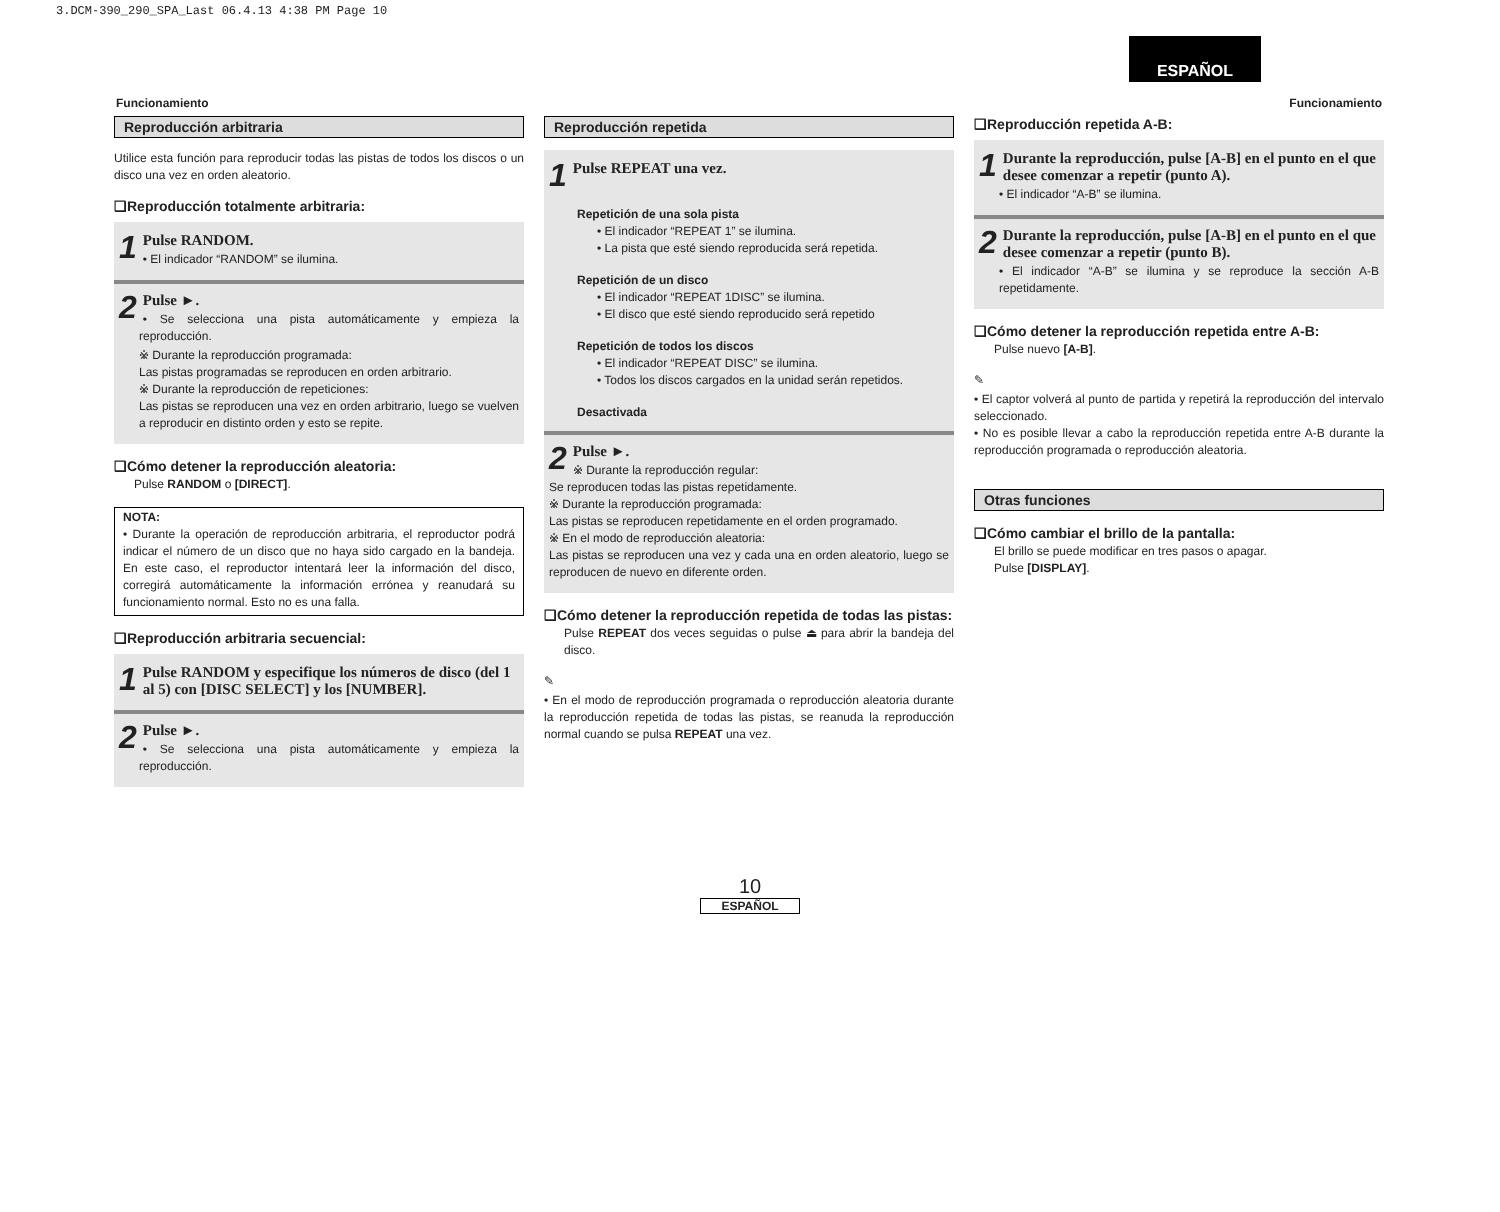3.DCM-390_290_SPA_Last 06.4.13 4:38 PM Page 10
ESPAÑOL
Funcionamiento Funcionamiento
Reproducción arbitraria
Utilice esta función para reproducir todas las pistas de todos los discos o un disco una vez en orden aleatorio.
❑Reproducción totalmente arbitraria:
1 Pulse RANDOM.
• El indicador “RANDOM” se ilumina.
2 Pulse ►.
• Se selecciona una pista automáticamente y empieza la reproducción.
※ Durante la reproducción programada:
Las pistas programadas se reproducen en orden arbitrario.
※ Durante la reproducción de repeticiones:
Las pistas se reproducen una vez en orden arbitrario, luego se vuelven a reproducir en distinto orden y esto se repite.
❑Cómo detener la reproducción aleatoria:
Pulse RANDOM o [DIRECT].
NOTA:
• Durante la operación de reproducción arbitraria, el reproductor podrá indicar el número de un disco que no haya sido cargado en la bandeja. En este caso, el reproductor intentará leer la información del disco, corregirá automáticamente la información errónea y reanudará su funcionamiento normal. Esto no es una falla.
❑Reproducción arbitraria secuencial:
1 Pulse RANDOM y especifique los números de disco (del 1 al 5) con [DISC SELECT] y los [NUMBER].
2 Pulse ►.
• Se selecciona una pista automáticamente y empieza la reproducción.
Reproducción repetida
1 Pulse REPEAT una vez.
Repetición de una sola pista
• El indicador “REPEAT 1” se ilumina.
• La pista que esté siendo reproducida será repetida.
Repetición de un disco
• El indicador “REPEAT 1DISC” se ilumina.
• El disco que esté siendo reproducido será repetido
Repetición de todos los discos
• El indicador “REPEAT DISC” se ilumina.
• Todos los discos cargados en la unidad serán repetidos.
Desactivada
2 Pulse ►.
※ Durante la reproducción regular:
Se reproducen todas las pistas repetidamente.
※ Durante la reproducción programada:
Las pistas se reproducen repetidamente en el orden programado.
※ En el modo de reproducción aleatoria:
Las pistas se reproducen una vez y cada una en orden aleatorio, luego se reproducen de nuevo en diferente orden.
❑Cómo detener la reproducción repetida de todas las pistas:
Pulse REPEAT dos veces seguidas o pulse ⏏ para abrir la bandeja del disco.
✎
• En el modo de reproducción programada o reproducción aleatoria durante la reproducción repetida de todas las pistas, se reanuda la reproducción normal cuando se pulsa REPEAT una vez.
❑Reproducción repetida A-B:
1 Durante la reproducción, pulse [A-B] en el punto en el que desee comenzar a repetir (punto A).
• El indicador “A-B” se ilumina.
2 Durante la reproducción, pulse [A-B] en el punto en el que desee comenzar a repetir (punto B).
• El indicador “A-B” se ilumina y se reproduce la sección A-B repetidamente.
❑Cómo detener la reproducción repetida entre A-B:
Pulse nuevo [A-B].
✎
• El captor volverá al punto de partida y repetirá la reproducción del intervalo seleccionado.
• No es posible llevar a cabo la reproducción repetida entre A-B durante la reproducción programada o reproducción aleatoria.
Otras funciones
❑Cómo cambiar el brillo de la pantalla:
El brillo se puede modificar en tres pasos o apagar.
Pulse [DISPLAY].
10
ESPAÑOL